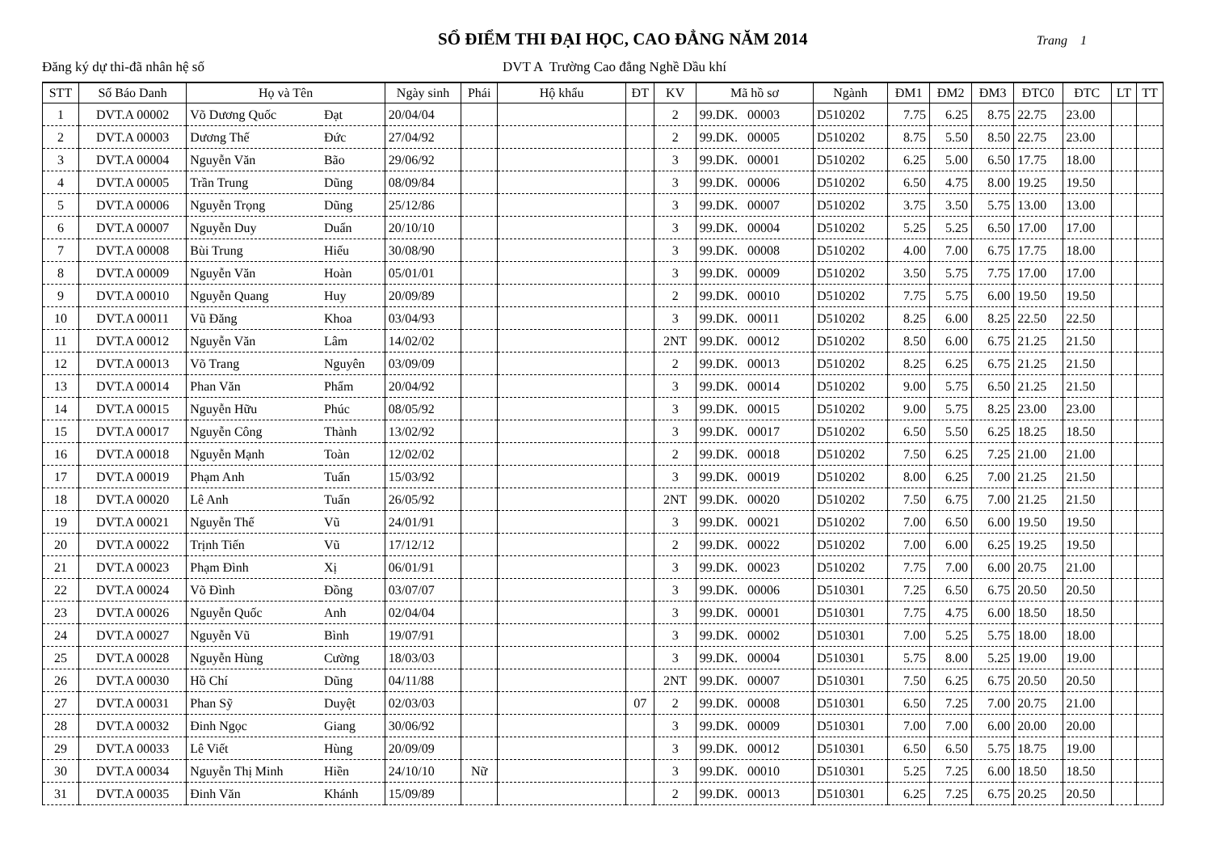SỔ ĐIỂM THI ĐẠI HỌC, CAO ĐẲNG NĂM 2014
Trang 1
Đăng ký dự thi-đã nhân hệ số DVT A Trường Cao đẳng Nghề Dầu khí
| STT | Số Báo Danh | Họ và Tên | | Ngày sinh | Phái | Hộ khẩu | ĐT | KV | Mã hồ sơ | Ngành | ĐM1 | ĐM2 | ĐM3 | ĐTC0 | ĐTC | LT | TT |
| --- | --- | --- | --- | --- | --- | --- | --- | --- | --- | --- | --- | --- | --- | --- | --- | --- | --- |
| 1 | DVT.A 00002 | Võ Dương Quốc | Đạt | 20/04/04 | | | | 2 | 99.DK. 00003 | D510202 | 7.75 | 6.25 | 8.75 | 22.75 | 23.00 | | |
| 2 | DVT.A 00003 | Dương Thế | Đức | 27/04/92 | | | | 2 | 99.DK. 00005 | D510202 | 8.75 | 5.50 | 8.50 | 22.75 | 23.00 | | |
| 3 | DVT.A 00004 | Nguyễn Văn | Bão | 29/06/92 | | | | 3 | 99.DK. 00001 | D510202 | 6.25 | 5.00 | 6.50 | 17.75 | 18.00 | | |
| 4 | DVT.A 00005 | Trần Trung | Dũng | 08/09/84 | | | | 3 | 99.DK. 00006 | D510202 | 6.50 | 4.75 | 8.00 | 19.25 | 19.50 | | |
| 5 | DVT.A 00006 | Nguyễn Trọng | Dũng | 25/12/86 | | | | 3 | 99.DK. 00007 | D510202 | 3.75 | 3.50 | 5.75 | 13.00 | 13.00 | | |
| 6 | DVT.A 00007 | Nguyễn Duy | Duẩn | 20/10/10 | | | | 3 | 99.DK. 00004 | D510202 | 5.25 | 5.25 | 6.50 | 17.00 | 17.00 | | |
| 7 | DVT.A 00008 | Bùi Trung | Hiếu | 30/08/90 | | | | 3 | 99.DK. 00008 | D510202 | 4.00 | 7.00 | 6.75 | 17.75 | 18.00 | | |
| 8 | DVT.A 00009 | Nguyễn Văn | Hoàn | 05/01/01 | | | | 3 | 99.DK. 00009 | D510202 | 3.50 | 5.75 | 7.75 | 17.00 | 17.00 | | |
| 9 | DVT.A 00010 | Nguyễn Quang | Huy | 20/09/89 | | | | 2 | 99.DK. 00010 | D510202 | 7.75 | 5.75 | 6.00 | 19.50 | 19.50 | | |
| 10 | DVT.A 00011 | Vũ Đăng | Khoa | 03/04/93 | | | | 3 | 99.DK. 00011 | D510202 | 8.25 | 6.00 | 8.25 | 22.50 | 22.50 | | |
| 11 | DVT.A 00012 | Nguyễn Văn | Lâm | 14/02/02 | | | | 2NT | 99.DK. 00012 | D510202 | 8.50 | 6.00 | 6.75 | 21.25 | 21.50 | | |
| 12 | DVT.A 00013 | Võ Trang | Nguyên | 03/09/09 | | | | 2 | 99.DK. 00013 | D510202 | 8.25 | 6.25 | 6.75 | 21.25 | 21.50 | | |
| 13 | DVT.A 00014 | Phan Văn | Phẩm | 20/04/92 | | | | 3 | 99.DK. 00014 | D510202 | 9.00 | 5.75 | 6.50 | 21.25 | 21.50 | | |
| 14 | DVT.A 00015 | Nguyễn Hữu | Phúc | 08/05/92 | | | | 3 | 99.DK. 00015 | D510202 | 9.00 | 5.75 | 8.25 | 23.00 | 23.00 | | |
| 15 | DVT.A 00017 | Nguyễn Công | Thành | 13/02/92 | | | | 3 | 99.DK. 00017 | D510202 | 6.50 | 5.50 | 6.25 | 18.25 | 18.50 | | |
| 16 | DVT.A 00018 | Nguyễn Mạnh | Toàn | 12/02/02 | | | | 2 | 99.DK. 00018 | D510202 | 7.50 | 6.25 | 7.25 | 21.00 | 21.00 | | |
| 17 | DVT.A 00019 | Phạm Anh | Tuấn | 15/03/92 | | | | 3 | 99.DK. 00019 | D510202 | 8.00 | 6.25 | 7.00 | 21.25 | 21.50 | | |
| 18 | DVT.A 00020 | Lê Anh | Tuấn | 26/05/92 | | | | 2NT | 99.DK. 00020 | D510202 | 7.50 | 6.75 | 7.00 | 21.25 | 21.50 | | |
| 19 | DVT.A 00021 | Nguyễn Thế | Vũ | 24/01/91 | | | | 3 | 99.DK. 00021 | D510202 | 7.00 | 6.50 | 6.00 | 19.50 | 19.50 | | |
| 20 | DVT.A 00022 | Trịnh Tiến | Vũ | 17/12/12 | | | | 2 | 99.DK. 00022 | D510202 | 7.00 | 6.00 | 6.25 | 19.25 | 19.50 | | |
| 21 | DVT.A 00023 | Phạm Đình | Xị | 06/01/91 | | | | 3 | 99.DK. 00023 | D510202 | 7.75 | 7.00 | 6.00 | 20.75 | 21.00 | | |
| 22 | DVT.A 00024 | Võ Đình | Đồng | 03/07/07 | | | | 3 | 99.DK. 00006 | D510301 | 7.25 | 6.50 | 6.75 | 20.50 | 20.50 | | |
| 23 | DVT.A 00026 | Nguyễn Quốc | Anh | 02/04/04 | | | | 3 | 99.DK. 00001 | D510301 | 7.75 | 4.75 | 6.00 | 18.50 | 18.50 | | |
| 24 | DVT.A 00027 | Nguyễn Vũ | Bình | 19/07/91 | | | | 3 | 99.DK. 00002 | D510301 | 7.00 | 5.25 | 5.75 | 18.00 | 18.00 | | |
| 25 | DVT.A 00028 | Nguyễn Hùng | Cường | 18/03/03 | | | | 3 | 99.DK. 00004 | D510301 | 5.75 | 8.00 | 5.25 | 19.00 | 19.00 | | |
| 26 | DVT.A 00030 | Hồ Chí | Dũng | 04/11/88 | | | | 2NT | 99.DK. 00007 | D510301 | 7.50 | 6.25 | 6.75 | 20.50 | 20.50 | | |
| 27 | DVT.A 00031 | Phan Sỹ | Duyệt | 02/03/03 | | | 07 | 2 | 99.DK. 00008 | D510301 | 6.50 | 7.25 | 7.00 | 20.75 | 21.00 | | |
| 28 | DVT.A 00032 | Đinh Ngọc | Giang | 30/06/92 | | | | 3 | 99.DK. 00009 | D510301 | 7.00 | 7.00 | 6.00 | 20.00 | 20.00 | | |
| 29 | DVT.A 00033 | Lê Viết | Hùng | 20/09/09 | | | | 3 | 99.DK. 00012 | D510301 | 6.50 | 6.50 | 5.75 | 18.75 | 19.00 | | |
| 30 | DVT.A 00034 | Nguyễn Thị Minh | Hiền | 24/10/10 | Nữ | | | 3 | 99.DK. 00010 | D510301 | 5.25 | 7.25 | 6.00 | 18.50 | 18.50 | | |
| 31 | DVT.A 00035 | Đinh Văn | Khánh | 15/09/89 | | | | 2 | 99.DK. 00013 | D510301 | 6.25 | 7.25 | 6.75 | 20.25 | 20.50 | | |